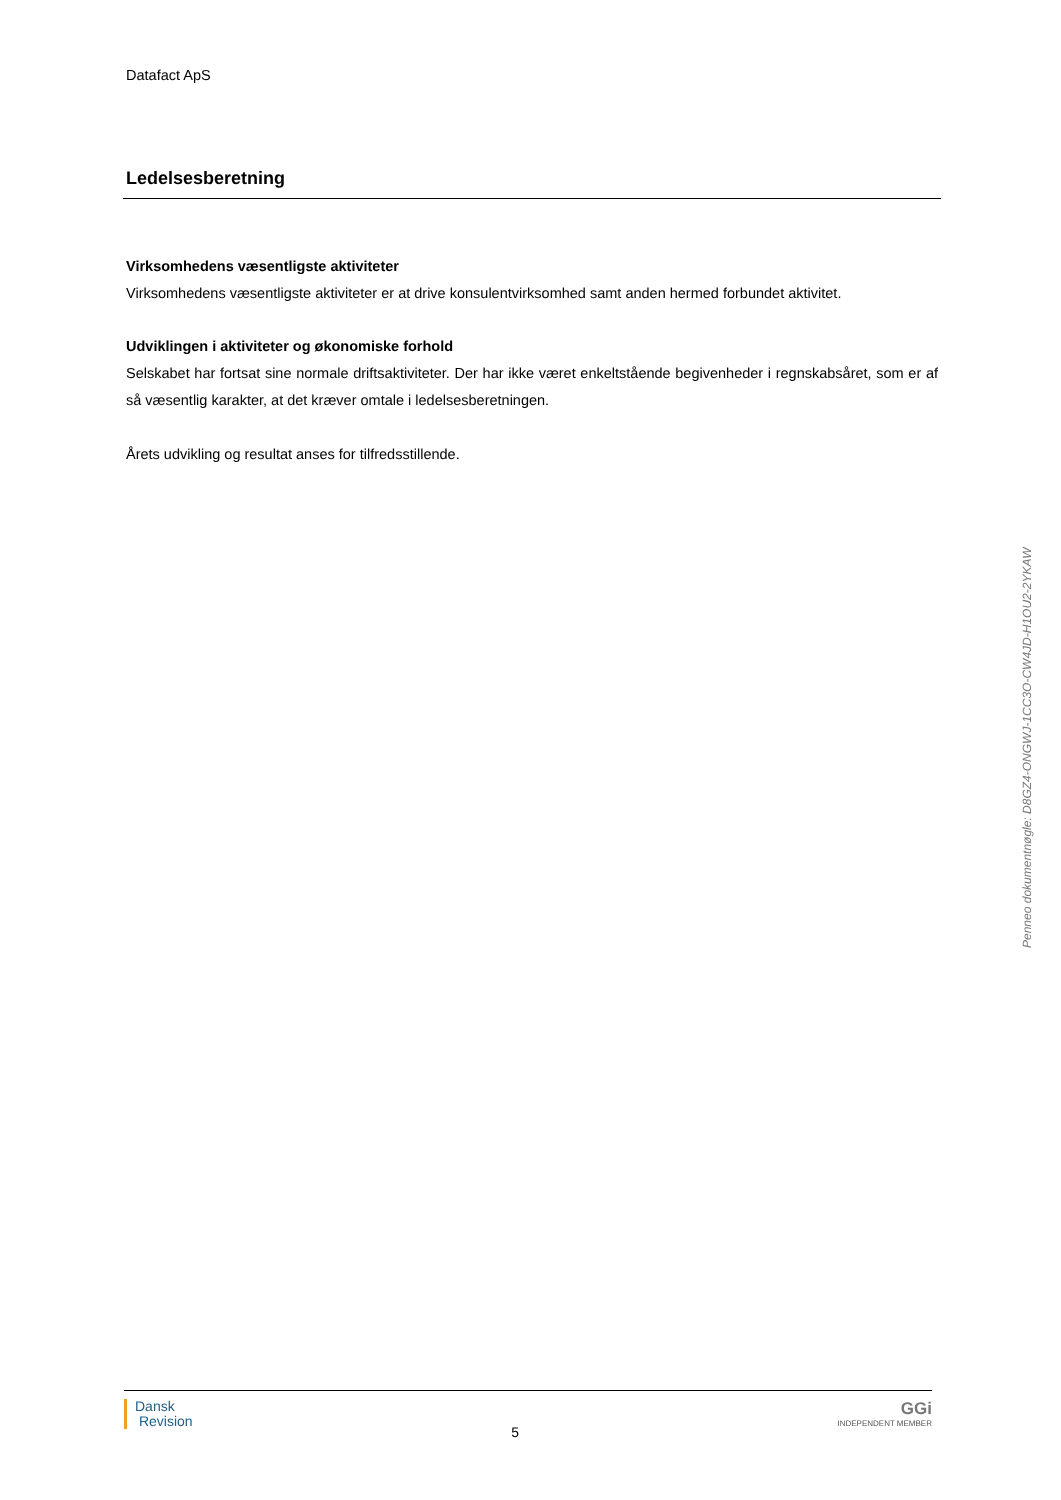Datafact ApS
Ledelsesberetning
Virksomhedens væsentligste aktiviteter
Virksomhedens væsentligste aktiviteter er at drive konsulentvirksomhed samt anden hermed forbundet aktivitet.
Udviklingen i aktiviteter og økonomiske forhold
Selskabet har fortsat sine normale driftsaktiviteter. Der har ikke været enkeltstående begivenheder i regnskabsåret, som er af så væsentlig karakter, at det kræver omtale i ledelsesberetningen.
Årets udvikling og resultat anses for tilfredsstillende.
Penneo dokumentnøgle: D8GZ4-ONGWJ-1CC3O-CW4JD-H1OU2-2YKAW
Dansk
Revision
5
GGi
INDEPENDENT MEMBER